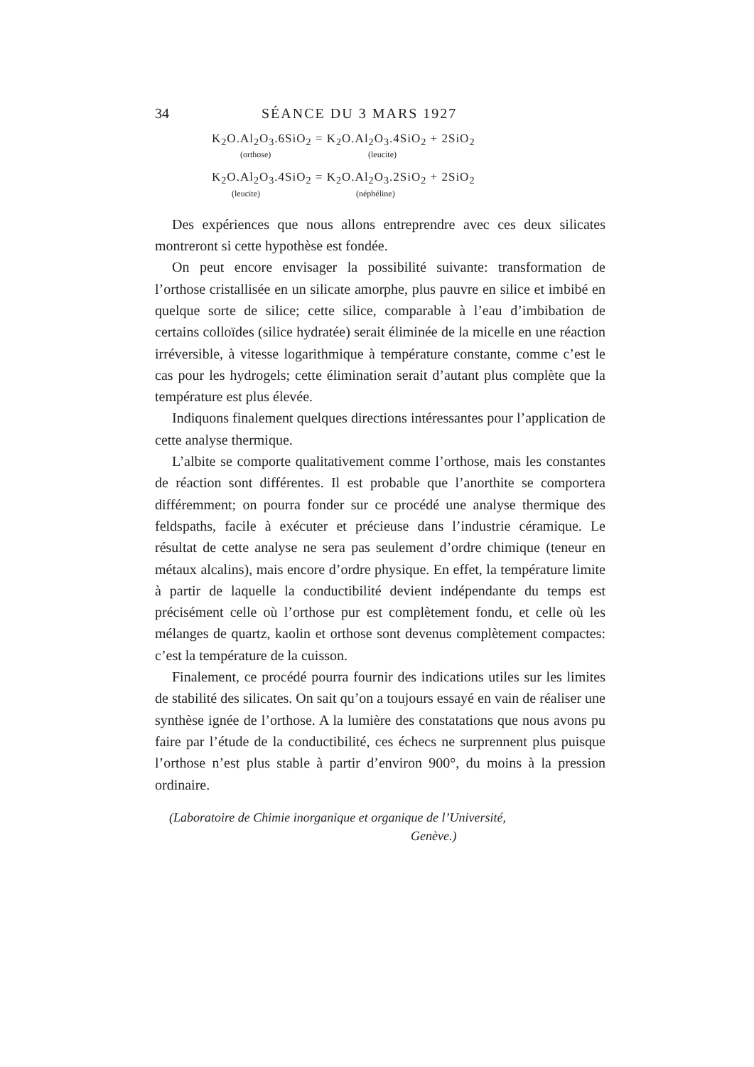34 SÉANCE DU 3 MARS 1927
K<sub>2</sub>O.Al<sub>2</sub>O<sub>3</sub>.6SiO<sub>2</sub> = K<sub>2</sub>O.Al<sub>2</sub>O<sub>3</sub>.4SiO<sub>2</sub> + 2SiO<sub>2</sub>
(orthose) (leucite)
K<sub>2</sub>O.Al<sub>2</sub>O<sub>3</sub>.4SiO<sub>2</sub> = K<sub>2</sub>O.Al<sub>2</sub>O<sub>3</sub>.2SiO<sub>2</sub> + 2SiO<sub>2</sub>
(leucite) (néphéline)
Des expériences que nous allons entreprendre avec ces deux silicates montreront si cette hypothèse est fondée.
On peut encore envisager la possibilité suivante: transformation de l’orthose cristallisée en un silicate amorphe, plus pauvre en silice et imbibé en quelque sorte de silice; cette silice, comparable à l’eau d’imbibation de certains colloïdes (silice hydratée) serait éliminée de la micelle en une réaction irréversible, à vitesse logarithmique à température constante, comme c’est le cas pour les hydrogels; cette élimination serait d’autant plus complète que la température est plus élevée.
Indiquons finalement quelques directions intéressantes pour l’application de cette analyse thermique.
L’albite se comporte qualitativement comme l’orthose, mais les constantes de réaction sont différentes. Il est probable que l’anorthite se comportera différemment; on pourra fonder sur ce procédé une analyse thermique des feldspaths, facile à exécuter et précieuse dans l’industrie céramique. Le résultat de cette analyse ne sera pas seulement d’ordre chimique (teneur en métaux alcalins), mais encore d’ordre physique. En effet, la température limite à partir de laquelle la conductibilité devient indépendante du temps est précisément celle où l’orthose pur est complètement fondu, et celle où les mélanges de quartz, kaolin et orthose sont devenus complètement compactes: c’est la température de la cuisson.
Finalement, ce procédé pourra fournir des indications utiles sur les limites de stabilité des silicates. On sait qu’on a toujours essayé en vain de réaliser une synthèse ignée de l’orthose. A la lumière des constatations que nous avons pu faire par l’étude de la conductibilité, ces échecs ne surprennent plus puisque l’orthose n’est plus stable à partir d’environ 900°, du moins à la pression ordinaire.
(Laboratoire de Chimie inorganique et organique de l’Université,
Genève.)